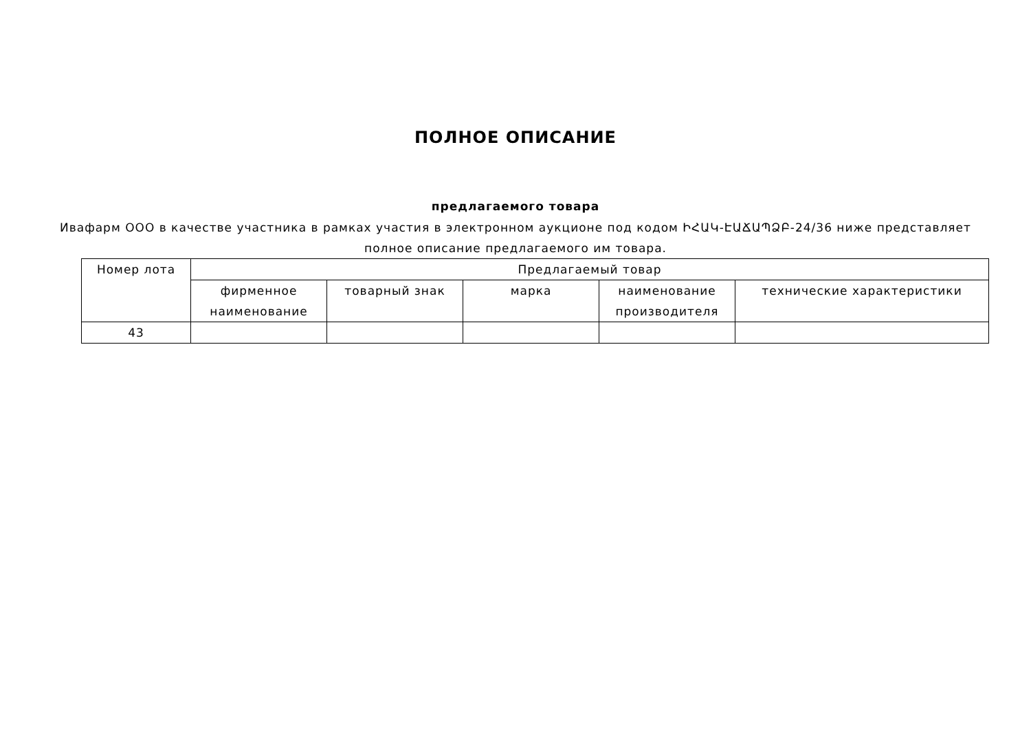ПОЛНОЕ ОПИСАНИЕ
предлагаемого товара
Ивафарм ООО в качестве участника в рамках участия в электронном аукционе под кодом ԻՀԱԿ-ԷԱՃԱՊՁԲ-24/36 ниже представляет полное описание предлагаемого им товара.
| Номер лота | Предлагаемый товар | | | | |
| --- | --- | --- | --- | --- | --- |
| | фирменное наименование | товарный знак | марка | наименование производителя | технические характеристики |
| 43 | | | | | |